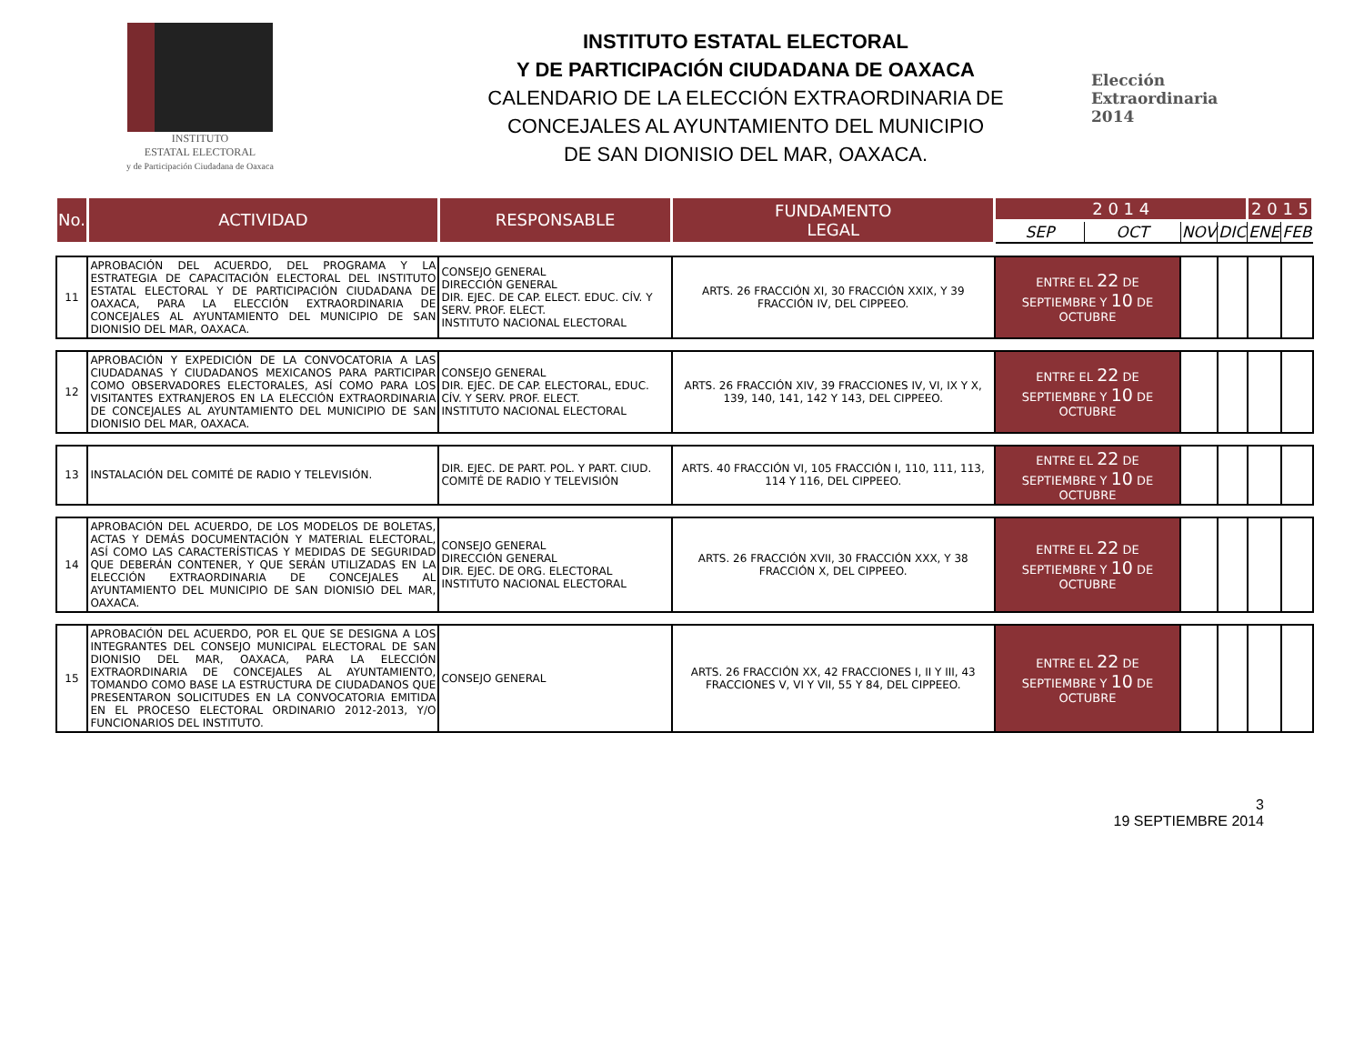INSTITUTO
ESTATAL ELECTORAL
y de Participación Ciudadana de Oaxaca
INSTITUTO ESTATAL ELECTORAL
Y DE PARTICIPACIÓN CIUDADANA DE OAXACA
CALENDARIO DE LA ELECCIÓN EXTRAORDINARIA DE
CONCEJALES AL AYUNTAMIENTO DEL MUNICIPIO
DE SAN DIONISIO DEL MAR, OAXACA.
Elección
Extraordinaria
2014
| No. | ACTIVIDAD | RESPONSABLE | FUNDAMENTO LEGAL | 2 0 1 4 | | | | 2 0 1 5 | |
| --- | --- | --- | --- | --- | --- | --- | --- | --- | --- |
| | | | | SEP | OCT | NOV | DIC | ENE | FEB |
| 11 | APROBACIÓN DEL ACUERDO, DEL PROGRAMA Y LA ESTRATEGIA DE CAPACITACIÓN ELECTORAL DEL INSTITUTO ESTATAL ELECTORAL Y DE PARTICIPACIÓN CIUDADANA DE OAXACA, PARA LA ELECCIÓN EXTRAORDINARIA DE CONCEJALES AL AYUNTAMIENTO DEL MUNICIPIO DE SAN DIONISIO DEL MAR, OAXACA. | CONSEJO GENERAL DIRECCIÓN GENERAL DIR. EJEC. DE CAP. ELECT. EDUC. CÍV. Y SERV. PROF. ELECT. INSTITUTO NACIONAL ELECTORAL | ARTS. 26 FRACCIÓN XI, 30 FRACCIÓN XXIX, Y 39 FRACCIÓN IV, DEL CIPPEEO. | ENTRE EL 22 DE SEPTIEMBRE Y 10 DE OCTUBRE | | | | | |
| 12 | APROBACIÓN Y EXPEDICIÓN DE LA CONVOCATORIA A LAS CIUDADANAS Y CIUDADANOS MEXICANOS PARA PARTICIPAR COMO OBSERVADORES ELECTORALES, ASÍ COMO PARA LOS VISITANTES EXTRANJEROS EN LA ELECCIÓN EXTRAORDINARIA DE CONCEJALES AL AYUNTAMIENTO DEL MUNICIPIO DE SAN DIONISIO DEL MAR, OAXACA. | CONSEJO GENERAL DIR. EJEC. DE CAP. ELECTORAL, EDUC. CÍV. Y SERV. PROF. ELECT. INSTITUTO NACIONAL ELECTORAL | ARTS. 26 FRACCIÓN XIV, 39 FRACCIONES IV, VI, IX Y X, 139, 140, 141, 142 Y 143, DEL CIPPEEO. | ENTRE EL 22 DE SEPTIEMBRE Y 10 DE OCTUBRE | | | | | |
| 13 | INSTALACIÓN DEL COMITÉ DE RADIO Y TELEVISIÓN. | DIR. EJEC. DE PART. POL. Y PART. CIUD. COMITÉ DE RADIO Y TELEVISIÓN | ARTS. 40 FRACCIÓN VI, 105 FRACCIÓN I, 110, 111, 113, 114 Y 116, DEL CIPPEEO. | ENTRE EL 22 DE SEPTIEMBRE Y 10 DE OCTUBRE | | | | | |
| 14 | APROBACIÓN DEL ACUERDO, DE LOS MODELOS DE BOLETAS, ACTAS Y DEMÁS DOCUMENTACIÓN Y MATERIAL ELECTORAL, ASÍ COMO LAS CARACTERÍSTICAS Y MEDIDAS DE SEGURIDAD QUE DEBERÁN CONTENER, Y QUE SERÁN UTILIZADAS EN LA ELECCIÓN EXTRAORDINARIA DE CONCEJALES AL AYUNTAMIENTO DEL MUNICIPIO DE SAN DIONISIO DEL MAR, OAXACA. | CONSEJO GENERAL DIRECCIÓN GENERAL DIR. EJEC. DE ORG. ELECTORAL INSTITUTO NACIONAL ELECTORAL | ARTS. 26 FRACCIÓN XVII, 30 FRACCIÓN XXX, Y 38 FRACCIÓN X, DEL CIPPEEO. | ENTRE EL 22 DE SEPTIEMBRE Y 10 DE OCTUBRE | | | | | |
| 15 | APROBACIÓN DEL ACUERDO, POR EL QUE SE DESIGNA A LOS INTEGRANTES DEL CONSEJO MUNICIPAL ELECTORAL DE SAN DIONISIO DEL MAR, OAXACA, PARA LA ELECCIÓN EXTRAORDINARIA DE CONCEJALES AL AYUNTAMIENTO, TOMANDO COMO BASE LA ESTRUCTURA DE CIUDADANOS QUE PRESENTARON SOLICITUDES EN LA CONVOCATORIA EMITIDA EN EL PROCESO ELECTORAL ORDINARIO 2012-2013, Y/O FUNCIONARIOS DEL INSTITUTO. | CONSEJO GENERAL | ARTS. 26 FRACCIÓN XX, 42 FRACCIONES I, II Y III, 43 FRACCIONES V, VI Y VII, 55 Y 84, DEL CIPPEEO. | ENTRE EL 22 DE SEPTIEMBRE Y 10 DE OCTUBRE | | | | | |
3
19 SEPTIEMBRE 2014